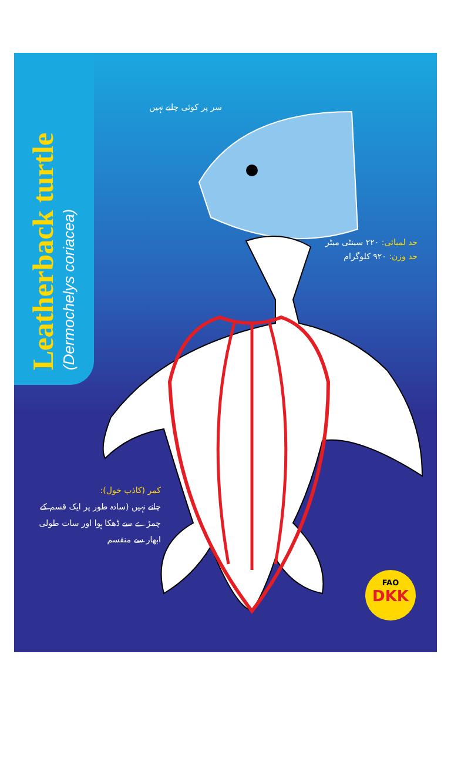Leatherback turtle
(Dermochelys coriacea)
سر پر کوئی چانے نہیں
حد لمبائی: ۲۲۰ سینٹی میٹر
حد وزن: ۹۲۰ کلوگرام
کمر (کاذب خول):
چانے نہیں (سادہ طور پر ایک قسم کے چمڑے سے ڈھکا ہوا اور سات طولی ابھار سے منقسم
FAO
DKK